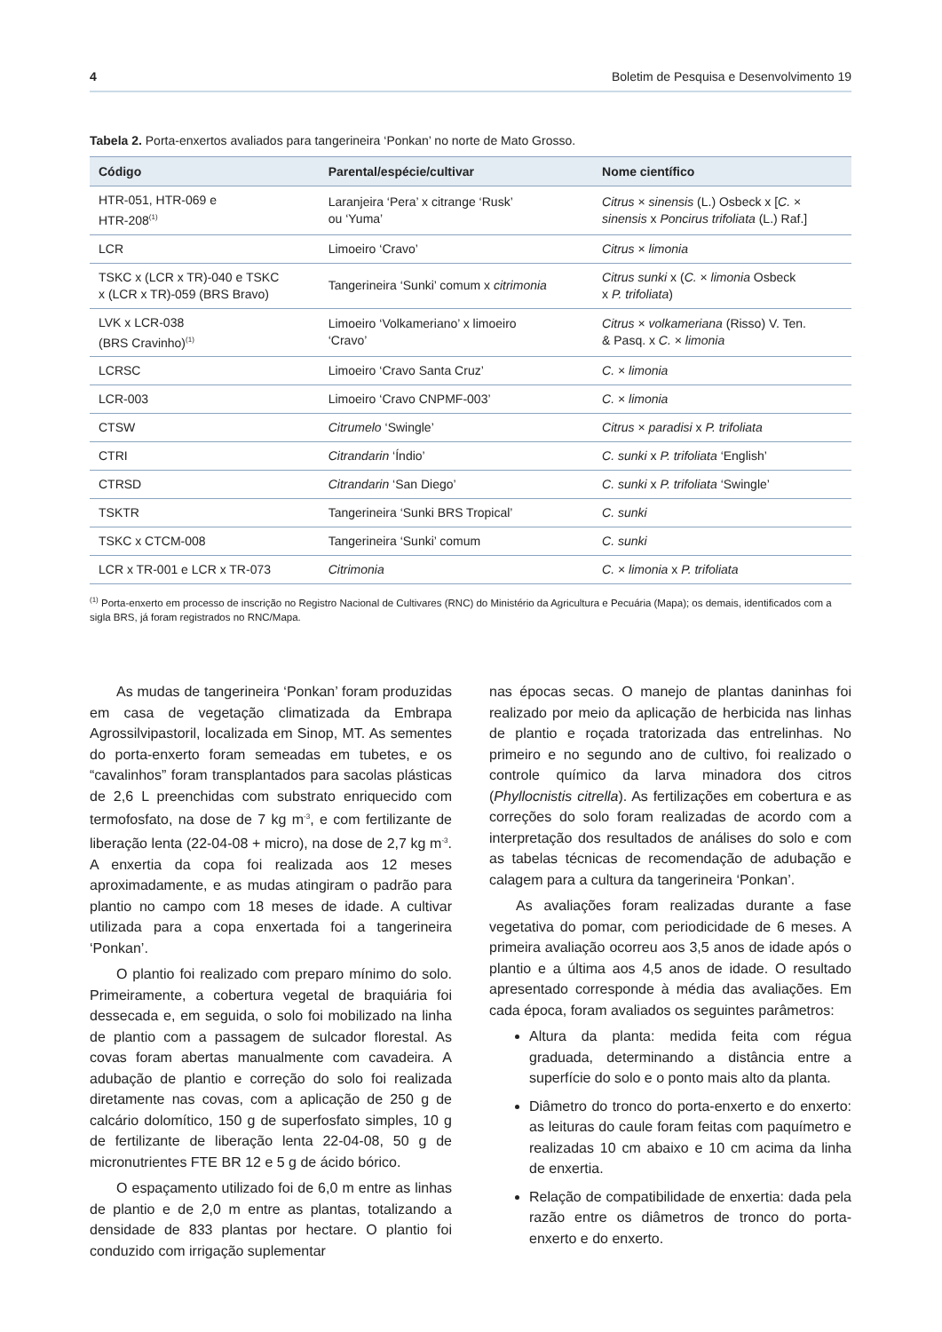4 Boletim de Pesquisa e Desenvolvimento 19
Tabela 2. Porta-enxertos avaliados para tangerineira ‘Ponkan’ no norte de Mato Grosso.
| Código | Parental/espécie/cultivar | Nome científico |
| --- | --- | --- |
| HTR-051, HTR-069 e HTR-208<sup>(1)</sup> | Laranjeira ‘Pera’ x citrange ‘Rusk’ ou ‘Yuma’ | Citrus × sinensis (L.) Osbeck x [ C. × sinensis x Poncirus trifoliata (L.) Raf.] |
| LCR | Limoeiro ‘Cravo’ | Citrus × limonia |
| TSKC x (LCR x TR)-040 e TSKC x (LCR x TR)-059 (BRS Bravo) | Tangerineira ‘Sunki’ comum x citrimonia | Citrus sunki x ( C. × limonia Osbeck x P. trifoliata ) |
| LVK x LCR-038 (BRS Cravinho)<sup>(1)</sup> | Limoeiro ‘Volkameriano’ x limoeiro ‘Cravo’ | Citrus × volkameriana (Risso) V. Ten. & Pasq. x C. × limonia |
| LCRSC | Limoeiro ‘Cravo Santa Cruz’ | C. × limonia |
| LCR-003 | Limoeiro ‘Cravo CNPMF-003’ | C. × limonia |
| CTSW | Citrumelo ‘Swingle’ | Citrus × paradisi x P. trifoliata |
| CTRI | Citrandarin ‘Índio’ | C. sunki x P. trifoliata ‘English’ |
| CTRSD | Citrandarin ‘San Diego’ | C. sunki x P. trifoliata ‘Swingle’ |
| TSKTR | Tangerineira ‘Sunki BRS Tropical’ | C. sunki |
| TSKC x CTCM-008 | Tangerineira ‘Sunki’ comum | C. sunki |
| LCR x TR-001 e LCR x TR-073 | Citrimonia | C. × limonia x P. trifoliata |
<sup>(1)</sup> Porta-enxerto em processo de inscrição no Registro Nacional de Cultivares (RNC) do Ministério da Agricultura e Pecuária (Mapa); os demais, identificados com a sigla BRS, já foram registrados no RNC/Mapa.
As mudas de tangerineira ‘Ponkan’ foram produzidas em casa de vegetação climatizada da Embrapa Agrossilvipastoril, localizada em Sinop, MT. As sementes do porta-enxerto foram semeadas em tubetes, e os “cavalinhos” foram transplantados para sacolas plásticas de 2,6 L preenchidas com substrato enriquecido com termofosfato, na dose de 7 kg m<sup>-3</sup>, e com fertilizante de liberação lenta (22-04-08 + micro), na dose de 2,7 kg m<sup>-3</sup>. A enxertia da copa foi realizada aos 12 meses aproximadamente, e as mudas atingiram o padrão para plantio no campo com 18 meses de idade. A cultivar utilizada para a copa enxertada foi a tangerineira ‘Ponkan’.
O plantio foi realizado com preparo mínimo do solo. Primeiramente, a cobertura vegetal de braquiária foi dessecada e, em seguida, o solo foi mobilizado na linha de plantio com a passagem de sulcador florestal. As covas foram abertas manualmente com cavadeira. A adubação de plantio e correção do solo foi realizada diretamente nas covas, com a aplicação de 250 g de calcário dolomítico, 150 g de superfosfato simples, 10 g de fertilizante de liberação lenta 22-04-08, 50 g de micronutrientes FTE BR 12 e 5 g de ácido bórico.
O espaçamento utilizado foi de 6,0 m entre as linhas de plantio e de 2,0 m entre as plantas, totalizando a densidade de 833 plantas por hectare. O plantio foi conduzido com irrigação suplementar
nas épocas secas. O manejo de plantas daninhas foi realizado por meio da aplicação de herbicida nas linhas de plantio e roçada tratorizada das entrelinhas. No primeiro e no segundo ano de cultivo, foi realizado o controle químico da larva minadora dos citros (Phyllocnistis citrella). As fertilizações em cobertura e as correções do solo foram realizadas de acordo com a interpretação dos resultados de análises do solo e com as tabelas técnicas de recomendação de adubação e calagem para a cultura da tangerineira ‘Ponkan’.
As avaliações foram realizadas durante a fase vegetativa do pomar, com periodicidade de 6 meses. A primeira avaliação ocorreu aos 3,5 anos de idade após o plantio e a última aos 4,5 anos de idade. O resultado apresentado corresponde à média das avaliações. Em cada época, foram avaliados os seguintes parâmetros:
Altura da planta: medida feita com régua graduada, determinando a distância entre a superfície do solo e o ponto mais alto da planta.
Diâmetro do tronco do porta-enxerto e do enxerto: as leituras do caule foram feitas com paquímetro e realizadas 10 cm abaixo e 10 cm acima da linha de enxertia.
Relação de compatibilidade de enxertia: dada pela razão entre os diâmetros de tronco do porta-enxerto e do enxerto.